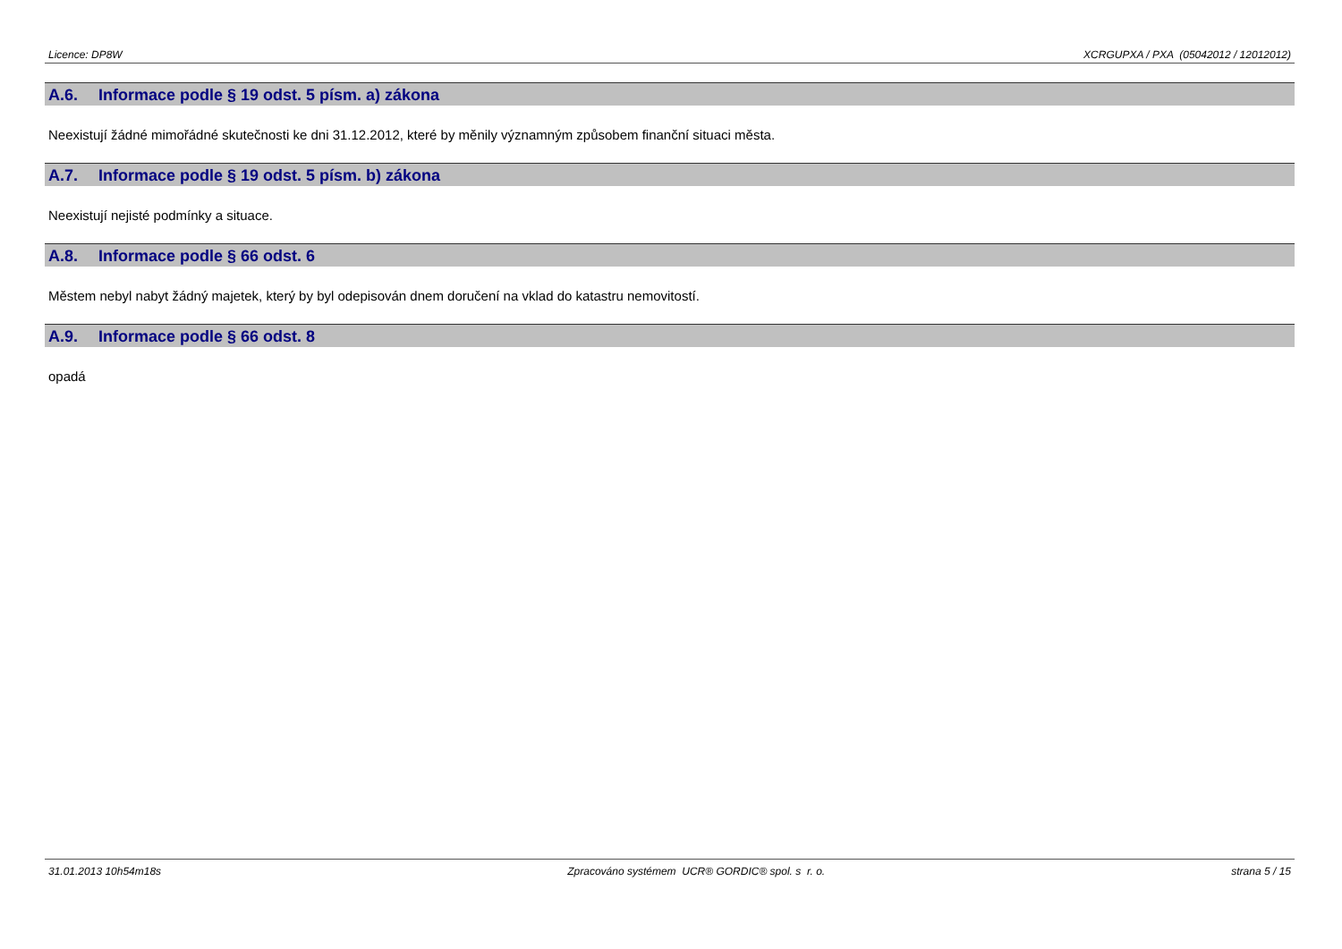Licence: DP8W XCRGUPXA / PXA (05042012 / 12012012)
A.6. Informace podle § 19 odst. 5 písm. a) zákona
Neexistují žádné mimořádné skutečnosti ke dni 31.12.2012, které by měnily významným způsobem finanční situaci města.
A.7. Informace podle § 19 odst. 5 písm. b) zákona
Neexistují nejisté podmínky a situace.
A.8. Informace podle § 66 odst. 6
Městem nebyl nabyt žádný majetek, který by byl odepisován dnem doručení na vklad do katastru nemovitostí.
A.9. Informace podle § 66 odst. 8
opadá
31.01.2013 10h54m18s Zpracováno systémem UCR® GORDIC® spol. s r. o. strana 5 / 15